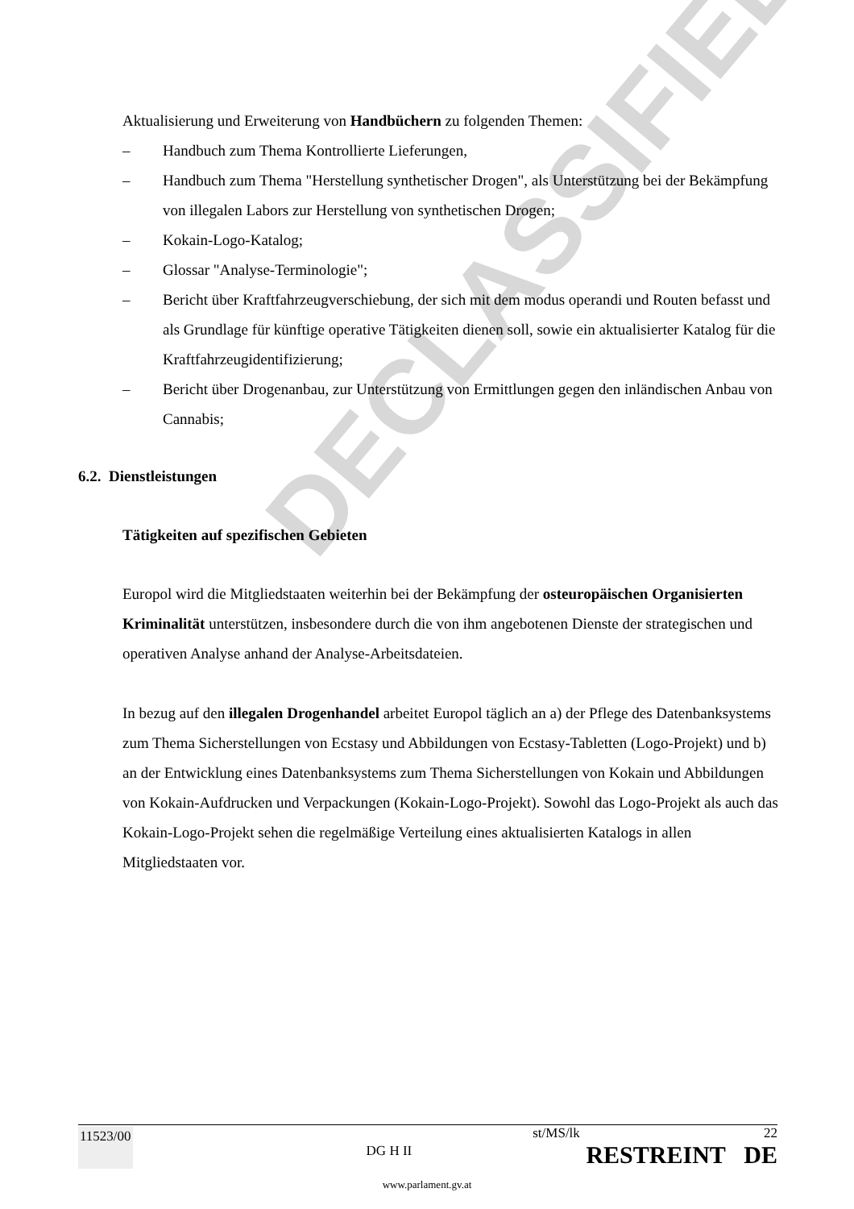DECLASSIFIED
Aktualisierung und Erweiterung von Handbüchern zu folgenden Themen:
– Handbuch zum Thema Kontrollierte Lieferungen,
– Handbuch zum Thema "Herstellung synthetischer Drogen", als Unterstützung bei der Bekämpfung von illegalen Labors zur Herstellung von synthetischen Drogen;
– Kokain-Logo-Katalog;
– Glossar "Analyse-Terminologie";
– Bericht über Kraftfahrzeugverschiebung, der sich mit dem modus operandi und Routen befasst und als Grundlage für künftige operative Tätigkeiten dienen soll, sowie ein aktualisierter Katalog für die Kraftfahrzeugidentifizierung;
– Bericht über Drogenanbau, zur Unterstützung von Ermittlungen gegen den inländischen Anbau von Cannabis;
6.2. Dienstleistungen
Tätigkeiten auf spezifischen Gebieten
Europol wird die Mitgliedstaaten weiterhin bei der Bekämpfung der osteuropäischen Organisierten Kriminalität unterstützen, insbesondere durch die von ihm angebotenen Dienste der strategischen und operativen Analyse anhand der Analyse-Arbeitsdateien.
In bezug auf den illegalen Drogenhandel arbeitet Europol täglich an a) der Pflege des Datenbanksystems zum Thema Sicherstellungen von Ecstasy und Abbildungen von Ecstasy-Tabletten (Logo-Projekt) und b) an der Entwicklung eines Datenbanksystems zum Thema Sicherstellungen von Kokain und Abbildungen von Kokain-Aufdrucken und Verpackungen (Kokain-Logo-Projekt). Sowohl das Logo-Projekt als auch das Kokain-Logo-Projekt sehen die regelmäßige Verteilung eines aktualisierten Katalogs in allen Mitgliedstaaten vor.
11523/00 DG H II st/MS/lk 22
RESTREINT DE
www.parlament.gv.at